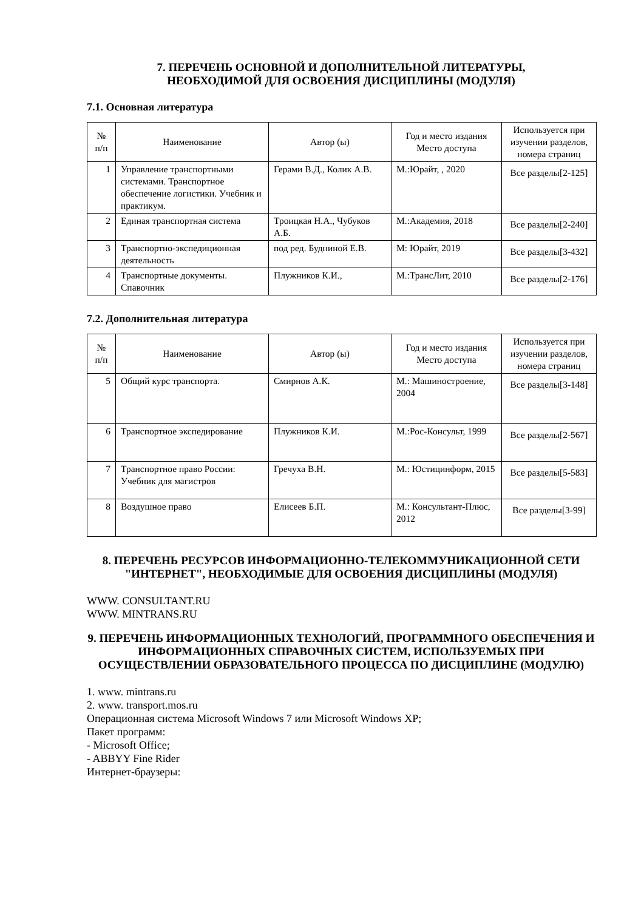7. ПЕРЕЧЕНЬ ОСНОВНОЙ И ДОПОЛНИТЕЛЬНОЙ ЛИТЕРАТУРЫ,
НЕОБХОДИМОЙ ДЛЯ ОСВОЕНИЯ ДИСЦИПЛИНЫ (МОДУЛЯ)
7.1. Основная литература
| № п/п | Наименование | Автор (ы) | Год и место издания Место доступа | Используется при изучении разделов, номера страниц |
| --- | --- | --- | --- | --- |
| 1 | Управление транспортными системами. Транспортное обеспечение логистики. Учебник и практикум. | Герами В.Д., Колик А.В. | М.:Юрайт, , 2020 | Все разделы[2-125] |
| 2 | Единая транспортная система | Троицкая Н.А., Чубуков А.Б. | М.:Академия, 2018 | Все разделы[2-240] |
| 3 | Транспортно-экспедиционная деятельность | под ред. Будниной Е.В. | М: Юрайт, 2019 | Все разделы[3-432] |
| 4 | Транспортные документы. Спавочник | Плужников К.И., | М.:ТрансЛит, 2010 | Все разделы[2-176] |
7.2. Дополнительная литература
| № п/п | Наименование | Автор (ы) | Год и место издания Место доступа | Используется при изучении разделов, номера страниц |
| --- | --- | --- | --- | --- |
| 5 | Общий курс транспорта. | Смирнов А.К. | М.: Машиностроение, 2004 | Все разделы[3-148] |
| 6 | Транспортное экспедирование | Плужников К.И. | М.:Рос-Консульт, 1999 | Все разделы[2-567] |
| 7 | Транспортное право России: Учебник для магистров | Гречуха В.Н. | М.: Юстицинформ, 2015 | Все разделы[5-583] |
| 8 | Воздушное право | Елисеев Б.П. | М.: Консультант-Плюс, 2012 | Все разделы[3-99] |
8. ПЕРЕЧЕНЬ РЕСУРСОВ ИНФОРМАЦИОННО-ТЕЛЕКОММУНИКАЦИОННОЙ СЕТИ "ИНТЕРНЕТ", НЕОБХОДИМЫЕ ДЛЯ ОСВОЕНИЯ ДИСЦИПЛИНЫ (МОДУЛЯ)
WWW. CONSULTANT.RU
WWW. MINTRANS.RU
9. ПЕРЕЧЕНЬ ИНФОРМАЦИОННЫХ ТЕХНОЛОГИЙ, ПРОГРАММНОГО ОБЕСПЕЧЕНИЯ И ИНФОРМАЦИОННЫХ СПРАВОЧНЫХ СИСТЕМ, ИСПОЛЬЗУЕМЫХ ПРИ ОСУЩЕСТВЛЕНИИ ОБРАЗОВАТЕЛЬНОГО ПРОЦЕССА ПО ДИСЦИПЛИНЕ (МОДУЛЮ)
1. www. mintrans.ru
2. www. transport.mos.ru
Операционная система Microsoft Windows 7 или Microsoft Windows XP;
Пакет программ:
- Microsoft Office;
- ABBYY Fine Rider
Интернет-браузеры: